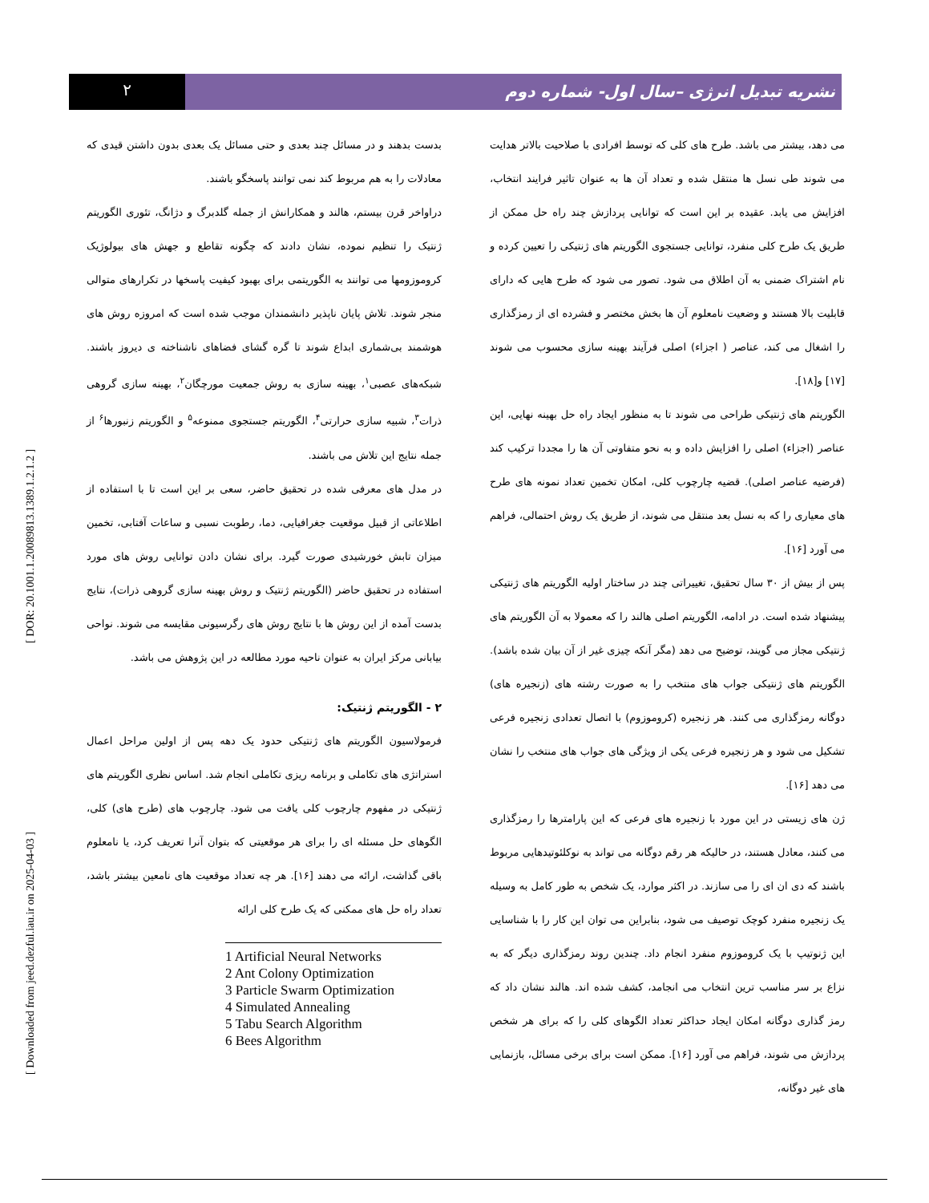۲
نشریه تبدیل انرژی –سال اول- شماره دوم
[ Downloaded from jeed.dezful.iau.ir on 2025-04-03 ] [ DOR: 20.1001.1.20089813.1389.1.2.1.2 ]
بدست بدهند و در مسائل چند بعدی و حتی مسائل یک بعدی بدون داشتن قیدی که معادلات را به هم مربوط کند نمی توانند پاسخگو باشند.
دراواخر قرن بیستم، هالند و همکارانش از جمله گلدبرگ و دژانگ، تئوری الگوریتم ژنتیک را تنظیم نموده، نشان دادند که چگونه تقاطع و جهش های بیولوژیک کروموزومها می توانند به الگوریتمی برای بهبود کیفیت پاسخها در تکرارهای متوالی منجر شوند. تلاش پایان ناپذیر دانشمندان موجب شده است که امروزه روش های هوشمند بی‌شماری ابداع شوند تا گره گشای فضاهای ناشناخته ی دیروز باشند. شبکه‌های عصبی<sup>۱</sup>، بهینه سازی به روش جمعیت مورچگان<sup>۲</sup>، بهینه سازی گروهی ذرات<sup>۳</sup>، شبیه سازی حرارتی<sup>۴</sup>، الگوریتم جستجوی ممنوعه<sup>۵</sup> و الگوریتم زنبورها<sup>۶</sup> از جمله نتایج این تلاش می باشند.
در مدل های معرفی شده در تحقیق حاضر، سعی بر این است تا با استفاده از اطلاعاتی از قبیل موقعیت جغرافیایی، دما، رطوبت نسبی و ساعات آفتابی، تخمین میزان تابش خورشیدی صورت گیرد. برای نشان دادن توانایی روش های مورد استفاده در تحقیق حاضر (الگوریتم ژنتیک و روش بهینه سازی گروهی ذرات)، نتایج بدست آمده از این روش ها با نتایج روش های رگرسیونی مقایسه می شوند. نواحی بیابانی مرکز ایران به عنوان ناحیه مورد مطالعه در این پژوهش می باشد.
۲ - الگوریتم ژنتیک:
فرمولاسیون الگوریتم های ژنتیکی حدود یک دهه پس از اولین مراحل اعمال استراتژی های تکاملی و برنامه ریزی تکاملی انجام شد. اساس نظری الگوریتم های ژنتیکی در مفهوم چارچوب کلی یافت می شود. چارچوب های (طرح های) کلی، الگوهای حل مسئله ای را برای هر موقعیتی که بتوان آنرا تعریف کرد، یا نامعلوم باقی گذاشت، ارائه می دهند [۱۶]. هر چه تعداد موقعیت های نامعین بیشتر باشد، تعداد راه حل های ممکنی که یک طرح کلی ارائه
1 Artificial Neural Networks
2 Ant Colony Optimization
3 Particle Swarm Optimization
4 Simulated Annealing
5 Tabu Search Algorithm
6 Bees Algorithm
می دهد، بیشتر می باشد. طرح های کلی که توسط افرادی با صلاحیت بالاتر هدایت می شوند طی نسل ها منتقل شده و تعداد آن ها به عنوان تاثیر فرایند انتخاب، افزایش می یابد. عقیده بر این است که توانایی پردازش چند راه حل ممکن از طریق یک طرح کلی منفرد، توانایی جستجوی الگوریتم های ژنتیکی را تعیین کرده و نام اشتراک ضمنی به آن اطلاق می شود. تصور می شود که طرح هایی که دارای قابلیت بالا هستند و وضعیت نامعلوم آن ها بخش مختصر و فشرده ای از رمزگذاری را اشغال می کند، عناصر ( اجزاء) اصلی فرآیند بهینه سازی محسوب می شوند [۱۷] و[۱۸].
الگوریتم های ژنتیکی طراحی می شوند تا به منظور ایجاد راه حل بهینه نهایی، این عناصر (اجزاء) اصلی را افزایش داده و به نحو متفاوتی آن ها را مجددا ترکیب کند (فرضیه عناصر اصلی). قضیه چارچوب کلی، امکان تخمین تعداد نمونه های طرح های معیاری را که به نسل بعد منتقل می شوند، از طریق یک روش احتمالی، فراهم می آورد [۱۶].
پس از بیش از ۳۰ سال تحقیق، تغییراتی چند در ساختار اولیه الگوریتم های ژنتیکی پیشنهاد شده است. در ادامه، الگوریتم اصلی هالند را که معمولا به آن الگوریتم های ژنتیکی مجاز می گویند، توضیح می دهد (مگر آنکه چیزی غیر از آن بیان شده باشد). الگوریتم های ژنتیکی جواب های منتخب را به صورت رشته های (زنجیره های) دوگانه رمزگذاری می کنند. هر زنجیره (کروموزوم) با اتصال تعدادی زنجیره فرعی تشکیل می شود و هر زنجیره فرعی یکی از ویژگی های جواب های منتخب را نشان می دهد [۱۶].
ژن های زیستی در این مورد با زنجیره های فرعی که این پارامترها را رمزگذاری می کنند، معادل هستند، در حالیکه هر رقم دوگانه می تواند به نوکلئوتیدهایی مربوط باشند که دی ان ای را می سازند. در اکثر موارد، یک شخص به طور کامل به وسیله یک زنجیره منفرد کوچک توصیف می شود، بنابراین می توان این کار را با شناسایی این ژنوتیپ با یک کروموزوم منفرد انجام داد. چندین روند رمزگذاری دیگر که به نزاع بر سر مناسب ترین انتخاب می انجامد، کشف شده اند. هالند نشان داد که رمز گذاری دوگانه امکان ایجاد حداکثر تعداد الگوهای کلی را که برای هر شخص پردازش می شوند، فراهم می آورد [۱۶]. ممکن است برای برخی مسائل، بازنمایی های غیر دوگانه،